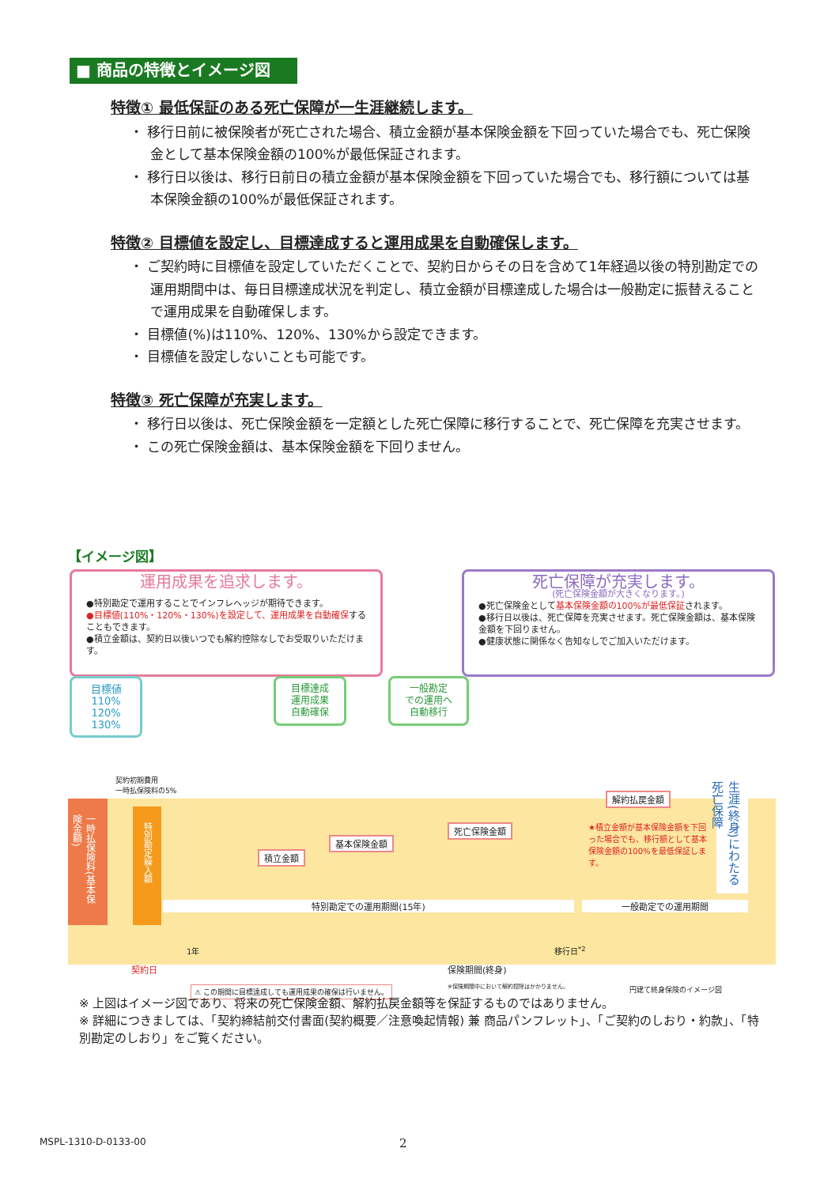■ 商品の特徴とイメージ図
特徴① 最低保証のある死亡保障が一生涯継続します。
・ 移行日前に被保険者が死亡された場合、積立金額が基本保険金額を下回っていた場合でも、死亡保険金として基本保険金額の100%が最低保証されます。
・ 移行日以後は、移行日前日の積立金額が基本保険金額を下回っていた場合でも、移行額については基本保険金額の100%が最低保証されます。
特徴② 目標値を設定し、目標達成すると運用成果を自動確保します。
・ ご契約時に目標値を設定していただくことで、契約日からその日を含めて1年経過以後の特別勘定での運用期間中は、毎日目標達成状況を判定し、積立金額が目標達成した場合は一般勘定に振替えることで運用成果を自動確保します。
・ 目標値(%)は110%、120%、130%から設定できます。
・ 目標値を設定しないことも可能です。
特徴③ 死亡保障が充実します。
・ 移行日以後は、死亡保険金額を一定額とした死亡保障に移行することで、死亡保障を充実させます。
・ この死亡保険金額は、基本保険金額を下回りません。
【イメージ図】
運用成果を追求します。
●特別勘定で運用することでインフレヘッジが期待できます。
●目標値(110%・120%・130%)を設定して、運用成果を自動確保することもできます。
●積立金額は、契約日以後いつでも解約控除なしでお受取りいただけます。
死亡保障が充実します。
(死亡保険金額が大きくなります。)
●死亡保険金として基本保険金額の100%が最低保証されます。
●移行日以後は、死亡保障を充実させます。死亡保険金額は、基本保険金額を下回りません。
●健康状態に関係なく告知なしでご加入いただけます。
目標値
110%
120%
130%
目標達成
運用成果
自動確保
一般勘定
での運用へ
自動移行
契約初期費用
一時払保険料の5%
一時払保険料(基本保険金額)
特別勘定繰入額
積立金額
基本保険金額
死亡保険金額
解約払戻金額
★積立金額が基本保険金額を下回った場合でも、移行額として基本保険金額の100%を最低保証します。
生涯(終身)にわたる死亡保障
特別勘定での運用期間(15年) 一般勘定での運用期間
1年 移行日<sup>*2</sup>
契約日 保険期間(終身)
⚠ この期間に目標達成しても運用成果の確保は行いません。
※保険期間中において解約控除はかかりません。
円建て終身保険のイメージ図
※ 上図はイメージ図であり、将来の死亡保険金額、解約払戻金額等を保証するものではありません。
※ 詳細につきましては、「契約締結前交付書面(契約概要／注意喚起情報) 兼 商品パンフレット」、「ご契約のしおり・約款」、「特別勘定のしおり」をご覧ください。
MSPL-1310-D-0133-00 2